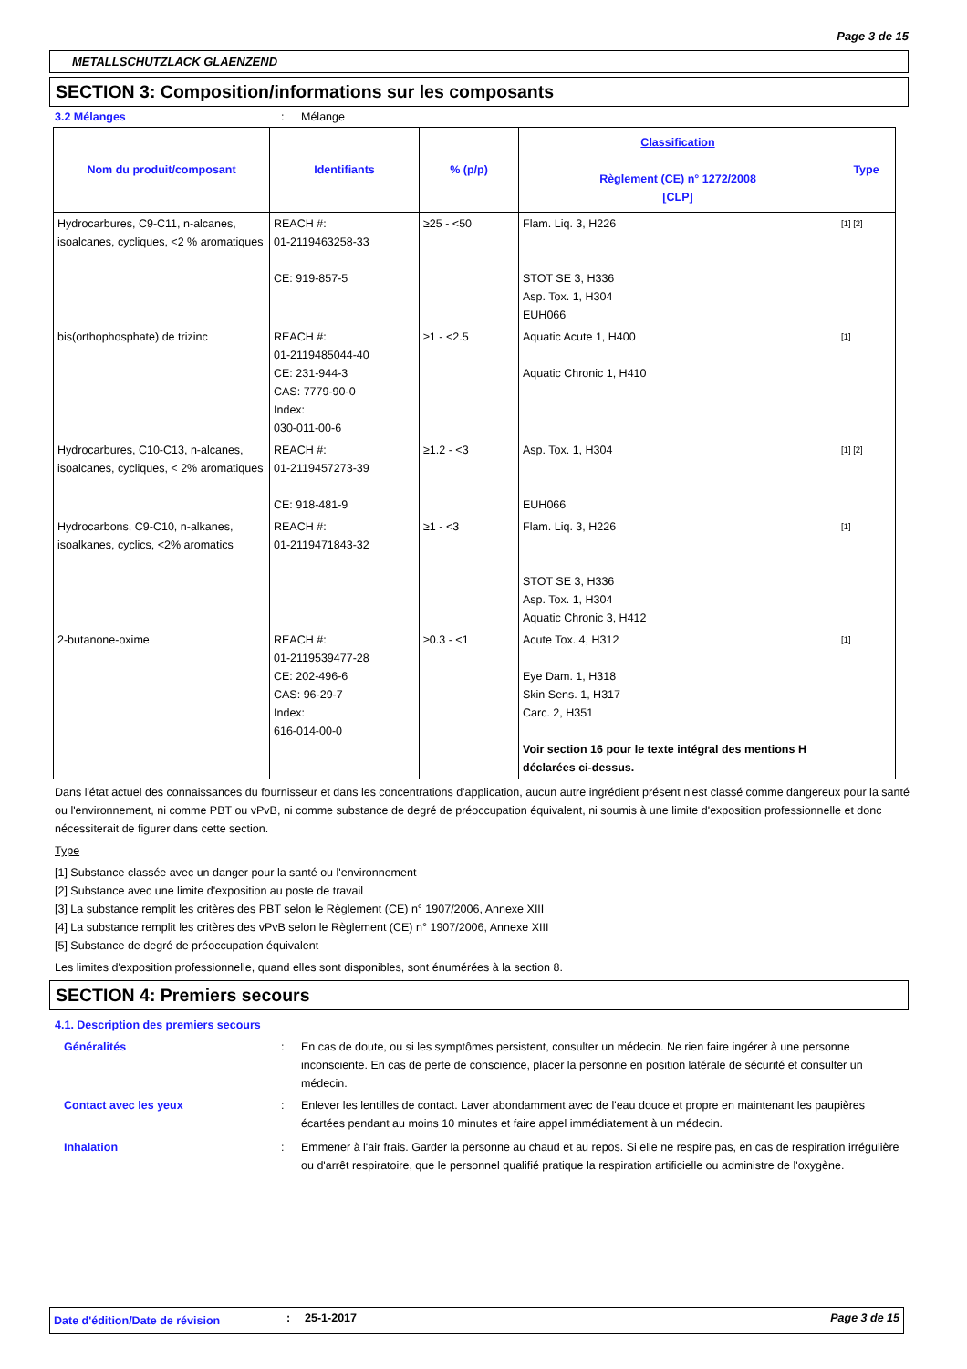Page 3 de 15
METALLSCHUTZLACK GLAENZEND
SECTION 3: Composition/informations sur les composants
3.2 Mélanges: Mélange
| Nom du produit/composant | Identifiants | % (p/p) | Classification Règlement (CE) n° 1272/2008 [CLP] | Type |
| --- | --- | --- | --- | --- |
| Hydrocarbures, C9-C11, n-alcanes, isoalcanes, cycliques, <2 % aromatiques | REACH #: 01-2119463258-33 CE: 919-857-5 | ≥25 - <50 | Flam. Liq. 3, H226 STOT SE 3, H336 Asp. Tox. 1, H304 EUH066 | [1] [2] |
| bis(orthophosphate) de trizinc | REACH #: 01-2119485044-40 CE: 231-944-3 CAS: 7779-90-0 Index: 030-011-00-6 | ≥1 - <2.5 | Aquatic Acute 1, H400 Aquatic Chronic 1, H410 | [1] |
| Hydrocarbures, C10-C13, n-alcanes, isoalcanes, cycliques, < 2% aromatiques | REACH #: 01-2119457273-39 CE: 918-481-9 | ≥1.2 - <3 | Asp. Tox. 1, H304 EUH066 | [1] [2] |
| Hydrocarbons, C9-C10, n-alkanes, isoalkanes, cyclics, <2% aromatics | REACH #: 01-2119471843-32 | ≥1 - <3 | Flam. Liq. 3, H226 STOT SE 3, H336 Asp. Tox. 1, H304 Aquatic Chronic 3, H412 | [1] |
| 2-butanone-oxime | REACH #: 01-2119539477-28 CE: 202-496-6 CAS: 96-29-7 Index: 616-014-00-0 | ≥0.3 - <1 | Acute Tox. 4, H312 Eye Dam. 1, H318 Skin Sens. 1, H317 Carc. 2, H351 Voir section 16 pour le texte intégral des mentions H déclarées ci-dessus. | [1] |
Dans l'état actuel des connaissances du fournisseur et dans les concentrations d'application, aucun autre ingrédient présent n'est classé comme dangereux pour la santé ou l'environnement, ni comme PBT ou vPvB, ni comme substance de degré de préoccupation équivalent, ni soumis à une limite d'exposition professionnelle et donc nécessiterait de figurer dans cette section.
Type
[1] Substance classée avec un danger pour la santé ou l'environnement
[2] Substance avec une limite d'exposition au poste de travail
[3] La substance remplit les critères des PBT selon le Règlement (CE) n° 1907/2006, Annexe XIII
[4] La substance remplit les critères des vPvB selon le Règlement (CE) n° 1907/2006, Annexe XIII
[5] Substance de degré de préoccupation équivalent
Les limites d'exposition professionnelle, quand elles sont disponibles, sont énumérées à la section 8.
SECTION 4: Premiers secours
4.1. Description des premiers secours
Généralités: En cas de doute, ou si les symptômes persistent, consulter un médecin. Ne rien faire ingérer à une personne inconsciente. En cas de perte de conscience, placer la personne en position latérale de sécurité et consulter un médecin.
Contact avec les yeux: Enlever les lentilles de contact. Laver abondamment avec de l'eau douce et propre en maintenant les paupières écartées pendant au moins 10 minutes et faire appel immédiatement à un médecin.
Inhalation: Emmener à l'air frais. Garder la personne au chaud et au repos. Si elle ne respire pas, en cas de respiration irrégulière ou d'arrêt respiratoire, que le personnel qualifié pratique la respiration artificielle ou administre de l'oxygène.
Date d'édition/Date de révision: 25-1-2017 Page 3 de 15